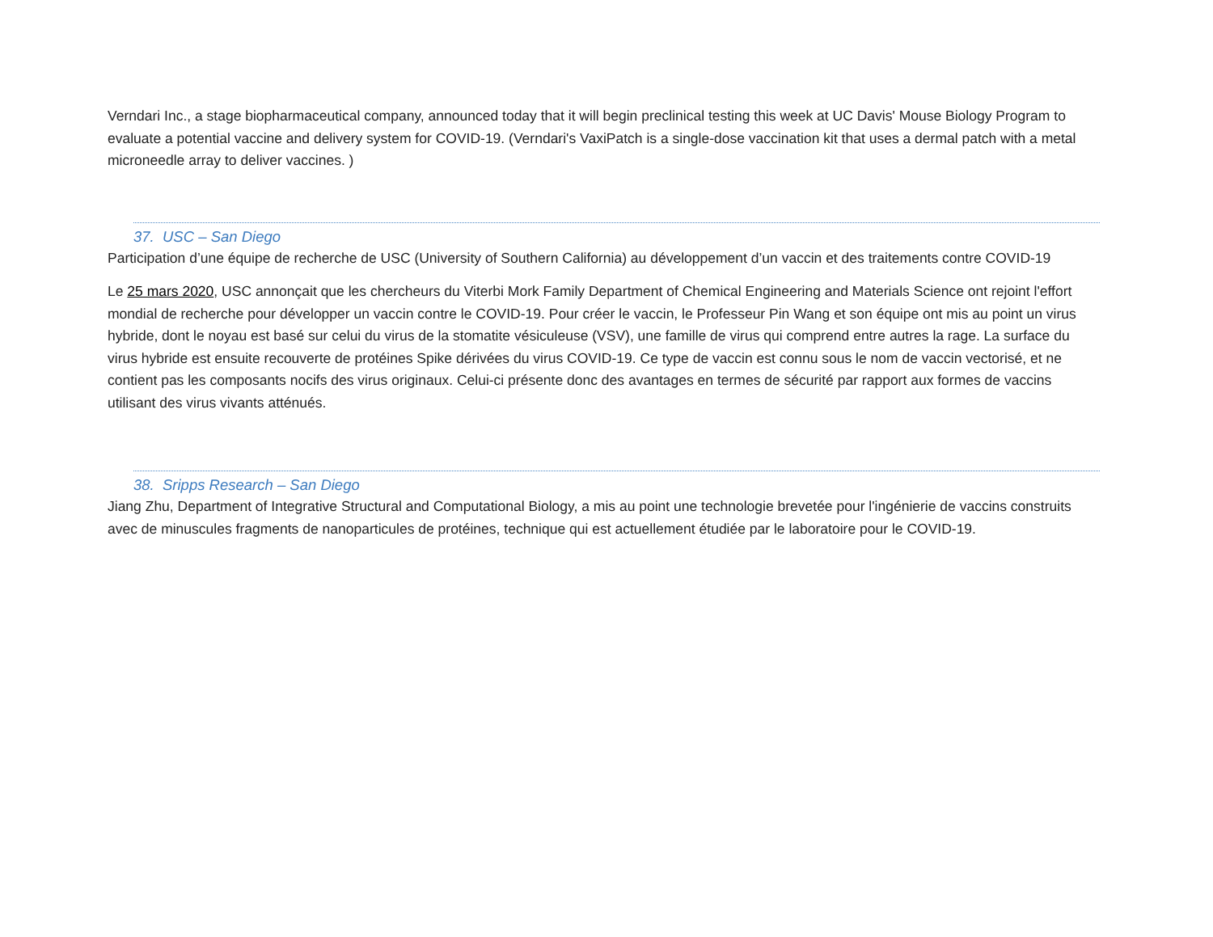Verndari Inc., a stage biopharmaceutical company, announced today that it will begin preclinical testing this week at UC Davis' Mouse Biology Program to evaluate a potential vaccine and delivery system for COVID-19. (Verndari's VaxiPatch is a single-dose vaccination kit that uses a dermal patch with a metal microneedle array to deliver vaccines. )
37. USC – San Diego
Participation d’une équipe de recherche de USC (University of Southern California) au développement d’un vaccin et des traitements contre COVID-19
Le 25 mars 2020, USC annonçait que les chercheurs du Viterbi Mork Family Department of Chemical Engineering and Materials Science ont rejoint l'effort mondial de recherche pour développer un vaccin contre le COVID-19. Pour créer le vaccin, le Professeur Pin Wang et son équipe ont mis au point un virus hybride, dont le noyau est basé sur celui du virus de la stomatite vésiculeuse (VSV), une famille de virus qui comprend entre autres la rage. La surface du virus hybride est ensuite recouverte de protéines Spike dérivées du virus COVID-19. Ce type de vaccin est connu sous le nom de vaccin vectorisé, et ne contient pas les composants nocifs des virus originaux. Celui-ci présente donc des avantages en termes de sécurité par rapport aux formes de vaccins utilisant des virus vivants atténués.
38. Sripps Research – San Diego
Jiang Zhu, Department of Integrative Structural and Computational Biology, a mis au point une technologie brevetée pour l'ingénierie de vaccins construits avec de minuscules fragments de nanoparticules de protéines, technique qui est actuellement étudiée par le laboratoire pour le COVID-19.